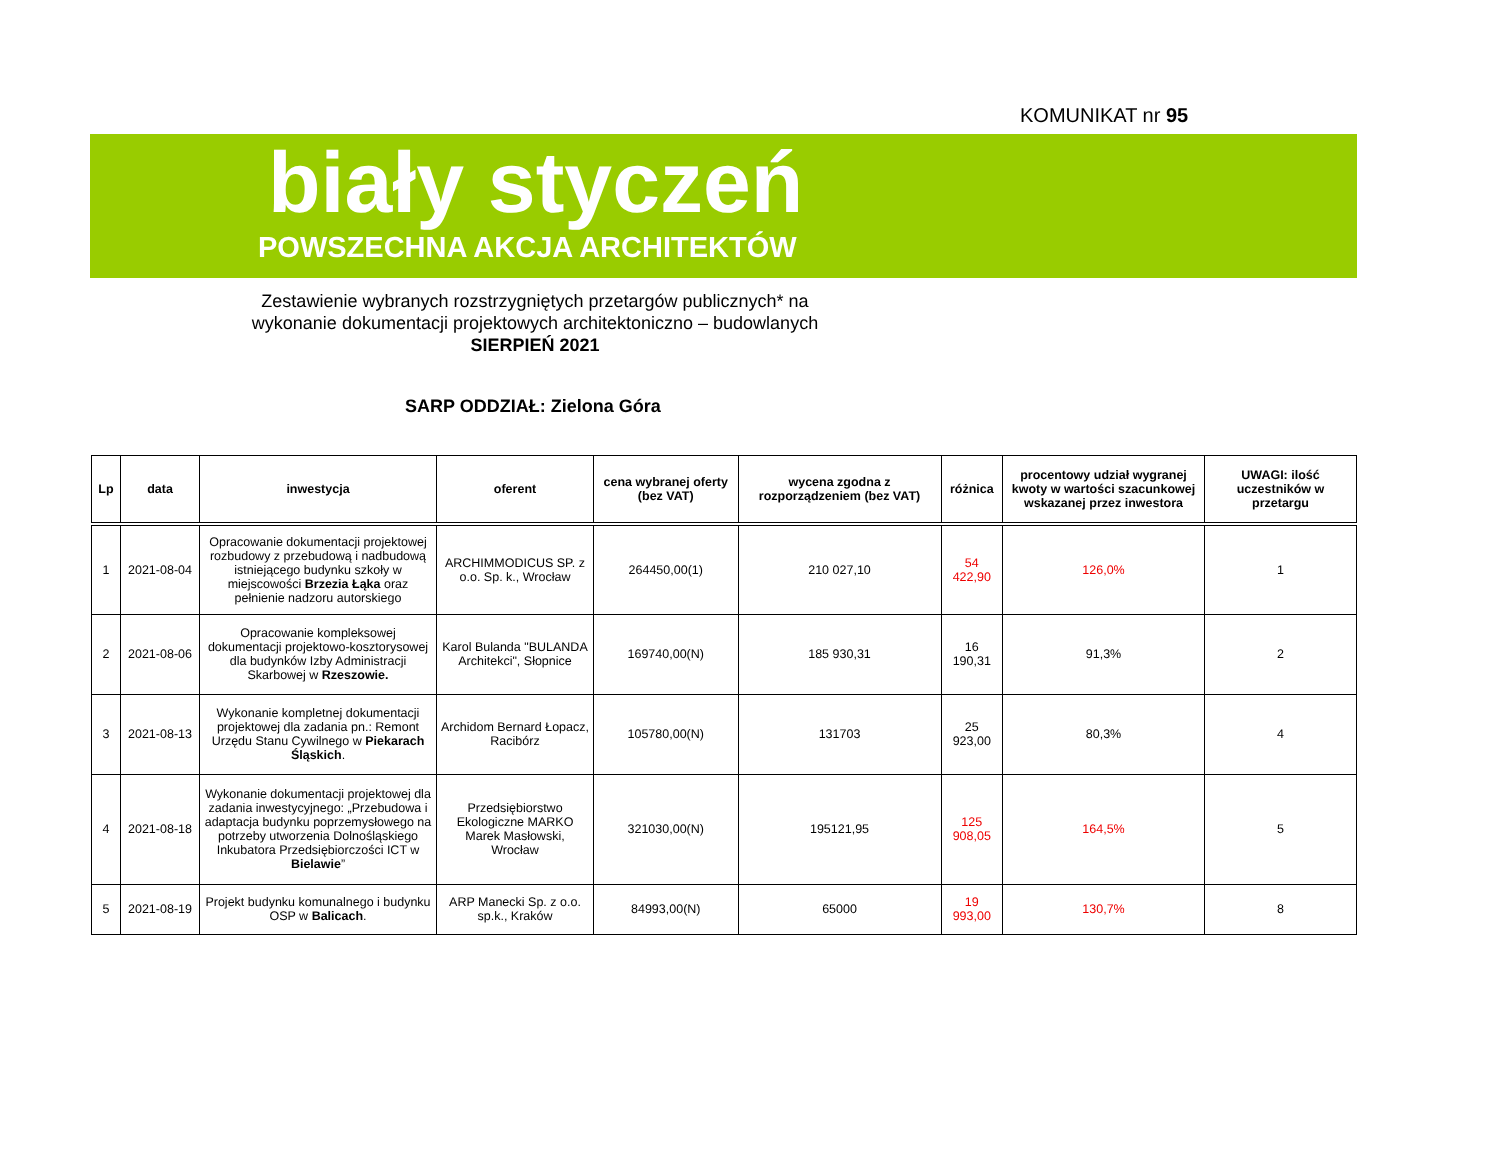KOMUNIKAT nr 95
biały styczeń
POWSZECHNA AKCJA ARCHITEKTÓW
Zestawienie wybranych rozstrzygniętych przetargów publicznych* na
wykonanie dokumentacji projektowych architektoniczno – budowlanych
SIERPIEŃ 2021
SARP ODDZIAŁ: Zielona Góra
| Lp | data | inwestycja | oferent | cena wybranej oferty (bez VAT) | wycena zgodna z rozporządzeniem (bez VAT) | różnica | procentowy udział wygranej kwoty w wartości szacunkowej wskazanej przez inwestora | UWAGI: ilość uczestników w przetargu |
| --- | --- | --- | --- | --- | --- | --- | --- | --- |
| 1 | 2021-08-04 | Opracowanie dokumentacji projektowej rozbudowy z przebudową i nadbudową istniejącego budynku szkoły w miejscowości Brzezia Łąka oraz pełnienie nadzoru autorskiego | ARCHIMMODICUS SP. z o.o. Sp. k., Wrocław | 264450,00(1) | 210 027,10 | 54 422,90 | 126,0% | 1 |
| 2 | 2021-08-06 | Opracowanie kompleksowej dokumentacji projektowo-kosztorysowej dla budynków Izby Administracji Skarbowej w Rzeszowie. | Karol Bulanda "BULANDA Architekci", Słopnice | 169740,00(N) | 185 930,31 | 16 190,31 | 91,3% | 2 |
| 3 | 2021-08-13 | Wykonanie kompletnej dokumentacji projektowej dla zadania pn.: Remont Urzędu Stanu Cywilnego w Piekarach Śląskich . | Archidom Bernard Łopacz, Racibórz | 105780,00(N) | 131703 | 25 923,00 | 80,3% | 4 |
| 4 | 2021-08-18 | Wykonanie dokumentacji projektowej dla zadania inwestycyjnego: „Przebudowa i adaptacja budynku poprzemysłowego na potrzeby utworzenia Dolnośląskiego Inkubatora Przedsiębiorczości ICT w Bielawie ” | Przedsiębiorstwo Ekologiczne MARKO Marek Masłowski, Wrocław | 321030,00(N) | 195121,95 | 125 908,05 | 164,5% | 5 |
| 5 | 2021-08-19 | Projekt budynku komunalnego i budynku OSP w Balicach . | ARP Manecki Sp. z o.o. sp.k., Kraków | 84993,00(N) | 65000 | 19 993,00 | 130,7% | 8 |